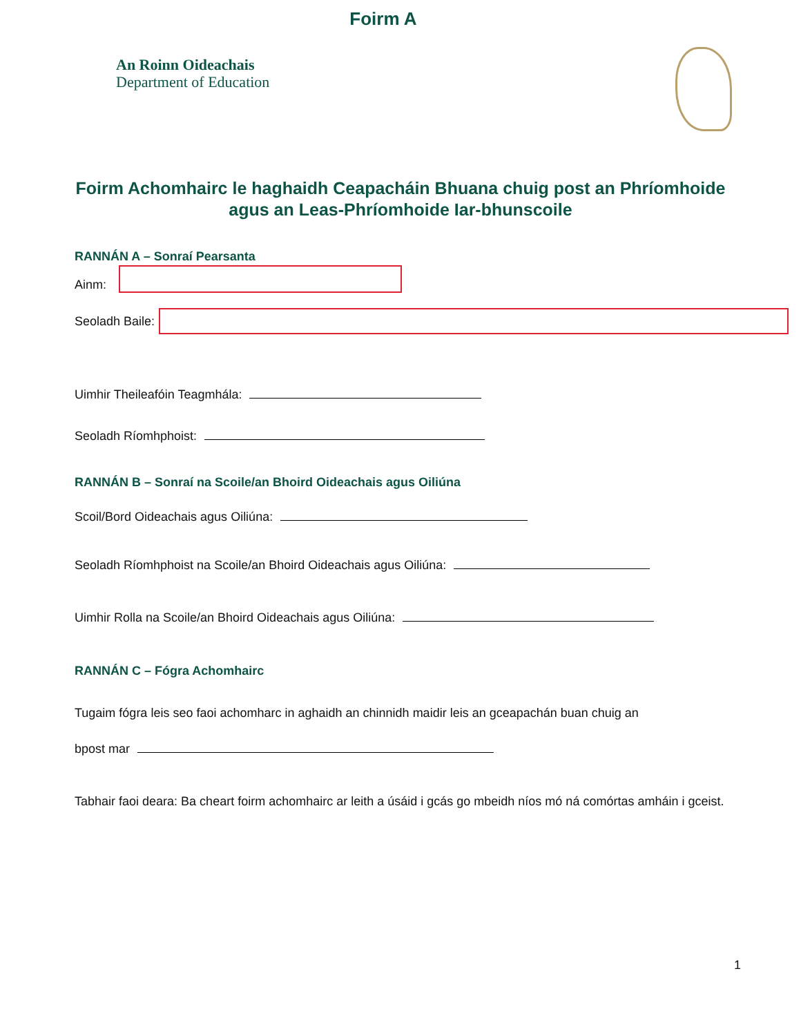Foirm A
An Roinn Oideachais
Department of Education
Foirm Achomhairc le haghaidh Ceapacháin Bhuana chuig post an Phríomhoide agus an Leas-Phríomhoide Iar-bhunscoile
RANNÁN A – Sonraí Pearsanta
Ainm:
Seoladh Baile:
Uimhir Theileafóin Teagmhála:
Seoladh Ríomhphoist:
RANNÁN B – Sonraí na Scoile/an Bhoird Oideachais agus Oiliúna
Scoil/Bord Oideachais agus Oiliúna:
Seoladh Ríomhphoist na Scoile/an Bhoird Oideachais agus Oiliúna:
Uimhir Rolla na Scoile/an Bhoird Oideachais agus Oiliúna:
RANNÁN C – Fógra Achomhairc
Tugaim fógra leis seo faoi achomharc in aghaidh an chinnidh maidir leis an gceapachán buan chuig an
bpost mar
Tabhair faoi deara: Ba cheart foirm achomhairc ar leith a úsáid i gcás go mbeidh níos mó ná comórtas amháin i gceist.
1